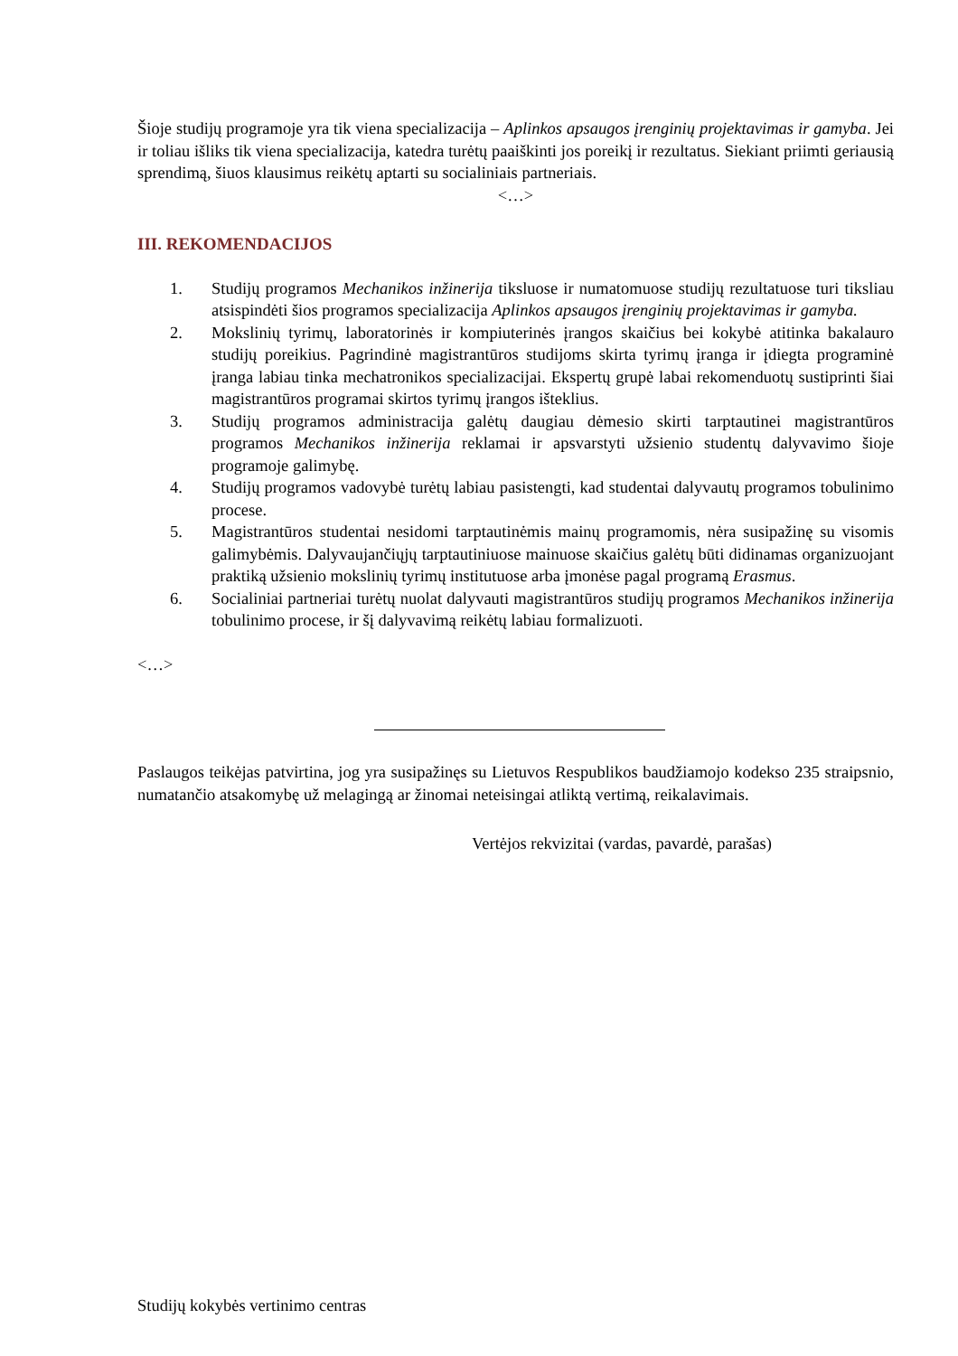Šioje studijų programoje yra tik viena specializacija – Aplinkos apsaugos įrenginių projektavimas ir gamyba. Jei ir toliau išliks tik viena specializacija, katedra turėtų paaiškinti jos poreikį ir rezultatus. Siekiant priimti geriausią sprendimą, šiuos klausimus reikėtų aptarti su socialiniais partneriais.
<…>
III. REKOMENDACIJOS
1. Studijų programos Mechanikos inžinerija tiksluose ir numatomuose studijų rezultatuose turi tiksliau atsispindėti šios programos specializacija Aplinkos apsaugos įrenginių projektavimas ir gamyba.
2. Mokslinių tyrimų, laboratorinės ir kompiuterinės įrangos skaičius bei kokybė atitinka bakalauro studijų poreikius. Pagrindinė magistrantūros studijoms skirta tyrimų įranga ir įdiegta programinė įranga labiau tinka mechatronikos specializacijai. Ekspertų grupė labai rekomenduotų sustiprinti šiai magistrantūros programai skirtos tyrimų įrangos išteklius.
3. Studijų programos administracija galėtų daugiau dėmesio skirti tarptautinei magistrantūros programos Mechanikos inžinerija reklamai ir apsvarstyti užsienio studentų dalyvavimo šioje programoje galimybę.
4. Studijų programos vadovybė turėtų labiau pasistengti, kad studentai dalyvautų programos tobulinimo procese.
5. Magistrantūros studentai nesidomi tarptautinėmis mainų programomis, nėra susipažinę su visomis galimybėmis. Dalyvaujančiųjų tarptautiniuose mainuose skaičius galėtų būti didinamas organizuojant praktiką užsienio mokslinių tyrimų institutuose arba įmonėse pagal programą Erasmus.
6. Socialiniai partneriai turėtų nuolat dalyvauti magistrantūros studijų programos Mechanikos inžinerija tobulinimo procese, ir šį dalyvavimą reikėtų labiau formalizuoti.
<…>
Paslaugos teikėjas patvirtina, jog yra susipažinęs su Lietuvos Respublikos baudžiamojo kodekso 235 straipsnio, numatančio atsakomybę už melagingą ar žinomai neteisingai atliktą vertimą, reikalavimais.
Vertėjos rekvizitai (vardas, pavardė, parašas)
Studijų kokybės vertinimo centras